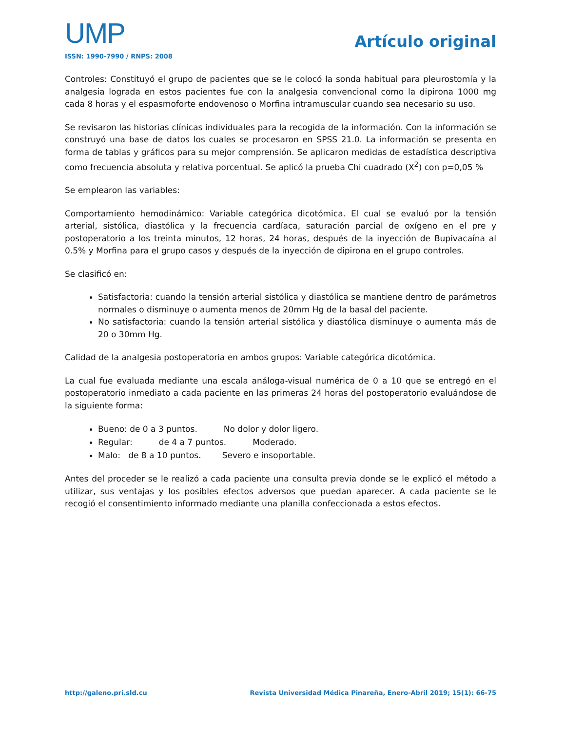UMP
ISSN: 1990-7990 / RNPS: 2008
Artículo original
Controles: Constituyó el grupo de pacientes que se le colocó la sonda habitual para pleurostomía y la analgesia lograda en estos pacientes fue con la analgesia convencional como la dipirona 1000 mg cada 8 horas y el espasmoforte endovenoso o Morfina intramuscular cuando sea necesario su uso.
Se revisaron las historias clínicas individuales para la recogida de la información. Con la información se construyó una base de datos los cuales se procesaron en SPSS 21.0. La información se presenta en forma de tablas y gráficos para su mejor comprensión. Se aplicaron medidas de estadística descriptiva como frecuencia absoluta y relativa porcentual. Se aplicó la prueba Chi cuadrado (X<sup>2</sup>) con p=0,05 %
Se emplearon las variables:
Comportamiento hemodinámico: Variable categórica dicotómica. El cual se evaluó por la tensión arterial, sistólica, diastólica y la frecuencia cardíaca, saturación parcial de oxígeno en el pre y postoperatorio a los treinta minutos, 12 horas, 24 horas, después de la inyección de Bupivacaína al 0.5% y Morfina para el grupo casos y después de la inyección de dipirona en el grupo controles.
Se clasificó en:
Satisfactoria: cuando la tensión arterial sistólica y diastólica se mantiene dentro de parámetros normales o disminuye o aumenta menos de 20mm Hg de la basal del paciente.
No satisfactoria: cuando la tensión arterial sistólica y diastólica disminuye o aumenta más de 20 o 30mm Hg.
Calidad de la analgesia postoperatoria en ambos grupos: Variable categórica dicotómica.
La cual fue evaluada mediante una escala análoga-visual numérica de 0 a 10 que se entregó en el postoperatorio inmediato a cada paciente en las primeras 24 horas del postoperatorio evaluándose de la siguiente forma:
Bueno: de 0 a 3 puntos. No dolor y dolor ligero.
Regular: de 4 a 7 puntos. Moderado.
Malo: de 8 a 10 puntos. Severo e insoportable.
Antes del proceder se le realizó a cada paciente una consulta previa donde se le explicó el método a utilizar, sus ventajas y los posibles efectos adversos que puedan aparecer. A cada paciente se le recogió el consentimiento informado mediante una planilla confeccionada a estos efectos.
http://galeno.pri.sld.cu Revista Universidad Médica Pinareña, Enero-Abril 2019; 15(1): 66-75